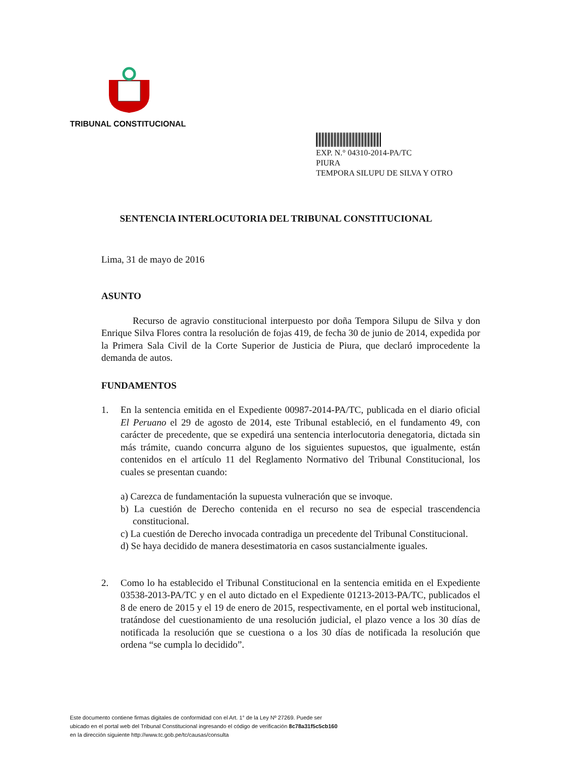TRIBUNAL CONSTITUCIONAL
EXP. N.° 04310-2014-PA/TC
PIURA
TEMPORA SILUPU DE SILVA Y OTRO
SENTENCIA INTERLOCUTORIA DEL TRIBUNAL CONSTITUCIONAL
Lima, 31 de mayo de 2016
ASUNTO
Recurso de agravio constitucional interpuesto por doña Tempora Silupu de Silva y don Enrique Silva Flores contra la resolución de fojas 419, de fecha 30 de junio de 2014, expedida por la Primera Sala Civil de la Corte Superior de Justicia de Piura, que declaró improcedente la demanda de autos.
FUNDAMENTOS
1. En la sentencia emitida en el Expediente 00987-2014-PA/TC, publicada en el diario oficial El Peruano el 29 de agosto de 2014, este Tribunal estableció, en el fundamento 49, con carácter de precedente, que se expedirá una sentencia interlocutoria denegatoria, dictada sin más trámite, cuando concurra alguno de los siguientes supuestos, que igualmente, están contenidos en el artículo 11 del Reglamento Normativo del Tribunal Constitucional, los cuales se presentan cuando:
a) Carezca de fundamentación la supuesta vulneración que se invoque.
b) La cuestión de Derecho contenida en el recurso no sea de especial trascendencia constitucional.
c) La cuestión de Derecho invocada contradiga un precedente del Tribunal Constitucional.
d) Se haya decidido de manera desestimatoria en casos sustancialmente iguales.
2. Como lo ha establecido el Tribunal Constitucional en la sentencia emitida en el Expediente 03538-2013-PA/TC y en el auto dictado en el Expediente 01213-2013-PA/TC, publicados el 8 de enero de 2015 y el 19 de enero de 2015, respectivamente, en el portal web institucional, tratándose del cuestionamiento de una resolución judicial, el plazo vence a los 30 días de notificada la resolución que se cuestiona o a los 30 días de notificada la resolución que ordena “se cumpla lo decidido”.
Este documento contiene firmas digitales de conformidad con el Art. 1° de la Ley Nº 27269. Puede ser
ubicado en el portal web del Tribunal Constitucional ingresando el código de verificación 8c78a31f5c5cb160
en la dirección siguiente http://www.tc.gob.pe/tc/causas/consulta